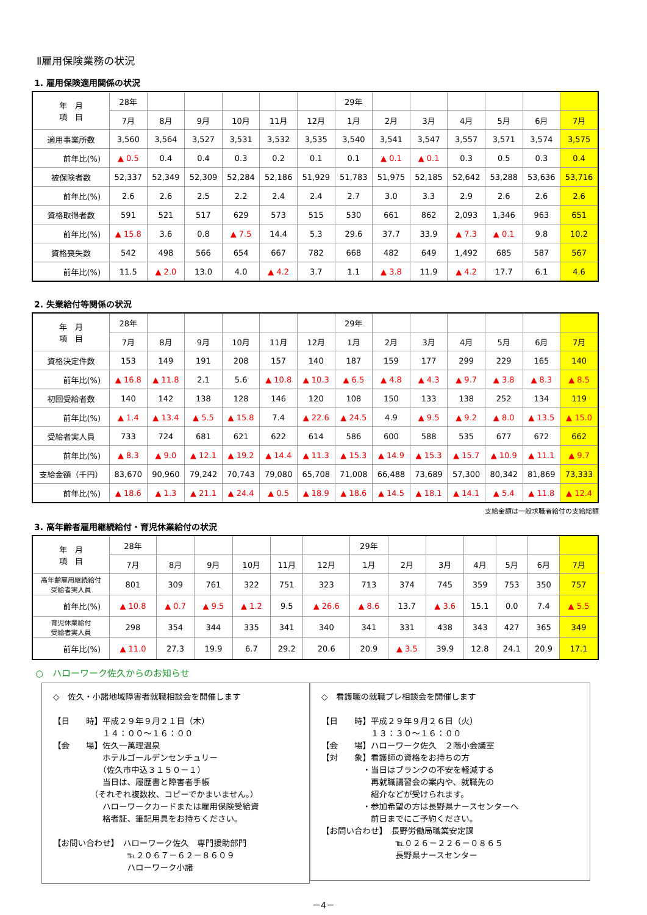Ⅱ雇用保険業務の状況
1. 雇用保険適用関係の状況
| 年 月 項 目 | 28年 | | | | | | 29年 | | | | | | |
| --- | --- | --- | --- | --- | --- | --- | --- | --- | --- | --- | --- | --- | --- |
| | 7月 | 8月 | 9月 | 10月 | 11月 | 12月 | 1月 | 2月 | 3月 | 4月 | 5月 | 6月 | 7月 |
| 適用事業所数 | 3,560 | 3,564 | 3,527 | 3,531 | 3,532 | 3,535 | 3,540 | 3,541 | 3,547 | 3,557 | 3,571 | 3,574 | 3,575 |
| 前年比(%) | ▲ 0.5 | 0.4 | 0.4 | 0.3 | 0.2 | 0.1 | 0.1 | ▲ 0.1 | ▲ 0.1 | 0.3 | 0.5 | 0.3 | 0.4 |
| 被保険者数 | 52,337 | 52,349 | 52,309 | 52,284 | 52,186 | 51,929 | 51,783 | 51,975 | 52,185 | 52,642 | 53,288 | 53,636 | 53,716 |
| 前年比(%) | 2.6 | 2.6 | 2.5 | 2.2 | 2.4 | 2.4 | 2.7 | 3.0 | 3.3 | 2.9 | 2.6 | 2.6 | 2.6 |
| 資格取得者数 | 591 | 521 | 517 | 629 | 573 | 515 | 530 | 661 | 862 | 2,093 | 1,346 | 963 | 651 |
| 前年比(%) | ▲ 15.8 | 3.6 | 0.8 | ▲ 7.5 | 14.4 | 5.3 | 29.6 | 37.7 | 33.9 | ▲ 7.3 | ▲ 0.1 | 9.8 | 10.2 |
| 資格喪失数 | 542 | 498 | 566 | 654 | 667 | 782 | 668 | 482 | 649 | 1,492 | 685 | 587 | 567 |
| 前年比(%) | 11.5 | ▲ 2.0 | 13.0 | 4.0 | ▲ 4.2 | 3.7 | 1.1 | ▲ 3.8 | 11.9 | ▲ 4.2 | 17.7 | 6.1 | 4.6 |
2. 失業給付等関係の状況
| 年 月 項 目 | 28年 | | | | | | 29年 | | | | | | |
| --- | --- | --- | --- | --- | --- | --- | --- | --- | --- | --- | --- | --- | --- |
| | 7月 | 8月 | 9月 | 10月 | 11月 | 12月 | 1月 | 2月 | 3月 | 4月 | 5月 | 6月 | 7月 |
| 資格決定件数 | 153 | 149 | 191 | 208 | 157 | 140 | 187 | 159 | 177 | 299 | 229 | 165 | 140 |
| 前年比(%) | ▲ 16.8 | ▲ 11.8 | 2.1 | 5.6 | ▲ 10.8 | ▲ 10.3 | ▲ 6.5 | ▲ 4.8 | ▲ 4.3 | ▲ 9.7 | ▲ 3.8 | ▲ 8.3 | ▲ 8.5 |
| 初回受給者数 | 140 | 142 | 138 | 128 | 146 | 120 | 108 | 150 | 133 | 138 | 252 | 134 | 119 |
| 前年比(%) | ▲ 1.4 | ▲ 13.4 | ▲ 5.5 | ▲ 15.8 | 7.4 | ▲ 22.6 | ▲ 24.5 | 4.9 | ▲ 9.5 | ▲ 9.2 | ▲ 8.0 | ▲ 13.5 | ▲ 15.0 |
| 受給者実人員 | 733 | 724 | 681 | 621 | 622 | 614 | 586 | 600 | 588 | 535 | 677 | 672 | 662 |
| 前年比(%) | ▲ 8.3 | ▲ 9.0 | ▲ 12.1 | ▲ 19.2 | ▲ 14.4 | ▲ 11.3 | ▲ 15.3 | ▲ 14.9 | ▲ 15.3 | ▲ 15.7 | ▲ 10.9 | ▲ 11.1 | ▲ 9.7 |
| 支給金額（千円） | 83,670 | 90,960 | 79,242 | 70,743 | 79,080 | 65,708 | 71,008 | 66,488 | 73,689 | 57,300 | 80,342 | 81,869 | 73,333 |
| 前年比(%) | ▲ 18.6 | ▲ 1.3 | ▲ 21.1 | ▲ 24.4 | ▲ 0.5 | ▲ 18.9 | ▲ 18.6 | ▲ 14.5 | ▲ 18.1 | ▲ 14.1 | ▲ 5.4 | ▲ 11.8 | ▲ 12.4 |
支給金額は一般求職者給付の支給総額
3. 高年齢者雇用継続給付・育児休業給付の状況
| 年 月 項 目 | 28年 | | | | | | 29年 | | | | | | |
| --- | --- | --- | --- | --- | --- | --- | --- | --- | --- | --- | --- | --- | --- |
| | 7月 | 8月 | 9月 | 10月 | 11月 | 12月 | 1月 | 2月 | 3月 | 4月 | 5月 | 6月 | 7月 |
| 高年齢雇用継続給付 受給者実人員 | 801 | 309 | 761 | 322 | 751 | 323 | 713 | 374 | 745 | 359 | 753 | 350 | 757 |
| 前年比(%) | ▲ 10.8 | ▲ 0.7 | ▲ 9.5 | ▲ 1.2 | 9.5 | ▲ 26.6 | ▲ 8.6 | 13.7 | ▲ 3.6 | 15.1 | 0.0 | 7.4 | ▲ 5.5 |
| 育児休業給付 受給者実人員 | 298 | 354 | 344 | 335 | 341 | 340 | 341 | 331 | 438 | 343 | 427 | 365 | 349 |
| 前年比(%) | ▲ 11.0 | 27.3 | 19.9 | 6.7 | 29.2 | 20.6 | 20.9 | ▲ 3.5 | 39.9 | 12.8 | 24.1 | 20.9 | 17.1 |
○　ハローワーク佐久からのお知らせ
◇　佐久・小諸地域障害者就職相談会を開催します
【日　　時】平成２９年９月２１日（木）
　　　　　　１４：００～１６：００
【会　　場】佐久一萬理温泉
　　　　　　ホテルゴールデンセンチュリー
　　　　　　（佐久市中込３１５０－１）
　　　　　　当日は、履歴書と障害者手帳
　　　　　（それぞれ複数枚、コピーでかまいません。）
　　　　　　ハローワークカードまたは雇用保険受給資
　　　　　　格者証、筆記用具をお持ちください。
【お問い合わせ】　ハローワーク佐久　専門援助部門
　　　　　　　　　℡２０６７－６２－８６０９
　　　　　　　　　ハローワーク小諸
◇　看護職の就職プレ相談会を開催します
【日　　時】平成２９年９月２６日（火）
　　　　　　１３：３０～１６：００
【会　　場】ハローワーク佐久　２階小会議室
【対　　象】看護師の資格をお持ちの方
　　　　　・当日はブランクの不安を軽減する
　　　　　　再就職講習会の案内や、就職先の
　　　　　　紹介などが受けられます。
　　　　　・参加希望の方は長野県ナースセンターへ
　　　　　　前日までにご予約ください。
【お問い合わせ】　長野労働局職業安定課
　　　　　　　　　℡０２６－２２６－０８６５
　　　　　　　　　長野県ナースセンター
－4－